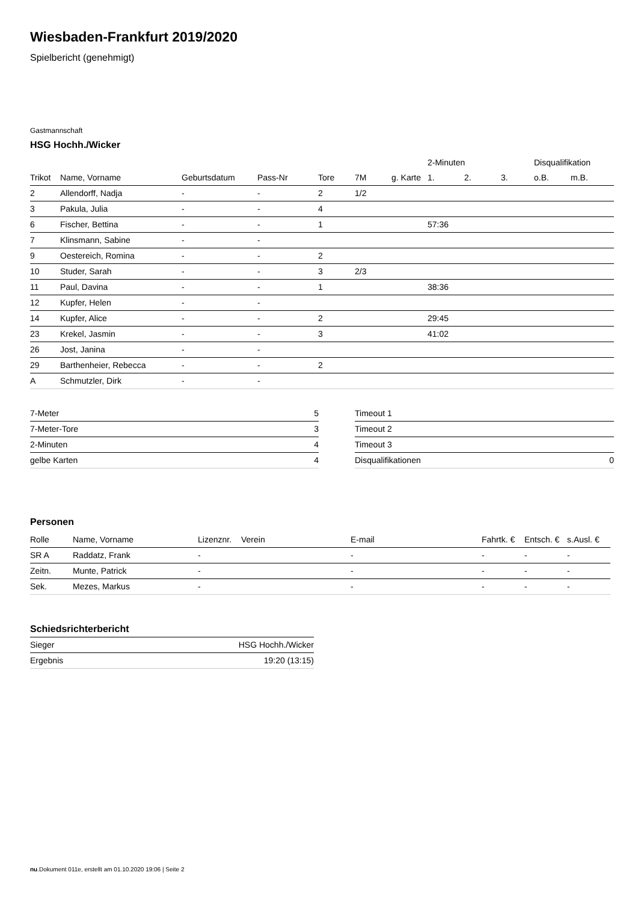Wiesbaden-Frankfurt 2019/2020
Spielbericht (genehmigt)
Gastmannschaft
HSG Hochh./Wicker
| | | | | | | | 2-Minuten | | | Disqualifikation | |
| --- | --- | --- | --- | --- | --- | --- | --- | --- | --- | --- | --- |
| Trikot | Name, Vorname | Geburtsdatum | Pass-Nr | Tore | 7M | g. Karte | 1. | 2. | 3. | o.B. | m.B. |
| 2 | Allendorff, Nadja | - | - | 2 | 1/2 | | | | | | |
| 3 | Pakula, Julia | - | - | 4 | | | | | | | |
| 6 | Fischer, Bettina | - | - | 1 | | | 57:36 | | | | |
| 7 | Klinsmann, Sabine | - | - | | | | | | | | |
| 9 | Oestereich, Romina | - | - | 2 | | | | | | | |
| 10 | Studer, Sarah | - | - | 3 | 2/3 | | | | | | |
| 11 | Paul, Davina | - | - | 1 | | | 38:36 | | | | |
| 12 | Kupfer, Helen | - | - | | | | | | | | |
| 14 | Kupfer, Alice | - | - | 2 | | | 29:45 | | | | |
| 23 | Krekel, Jasmin | - | - | 3 | | | 41:02 | | | | |
| 26 | Jost, Janina | - | - | | | | | | | | |
| 29 | Barthenheier, Rebecca | - | - | 2 | | | | | | | |
| A | Schmutzler, Dirk | - | - | | | | | | | | |
| 7-Meter | 5 |
| 7-Meter-Tore | 3 |
| 2-Minuten | 4 |
| gelbe Karten | 4 |
| Timeout 1 | |
| Timeout 2 | |
| Timeout 3 | |
| Disqualifikationen | 0 |
Personen
| Rolle | Name, Vorname | Lizenznr. | Verein | E-mail | Fahrtk. € | Entsch. € | s.Ausl. € |
| --- | --- | --- | --- | --- | --- | --- | --- |
| SR A | Raddatz, Frank | - | | - | - | - | - |
| Zeitn. | Munte, Patrick | - | | - | - | - | - |
| Sek. | Mezes, Markus | - | | - | - | - | - |
Schiedsrichterbericht
| Sieger | HSG Hochh./Wicker |
| Ergebnis | 19:20 (13:15) |
nu.Dokument 011e, erstellt am 01.10.2020 19:06 | Seite 2